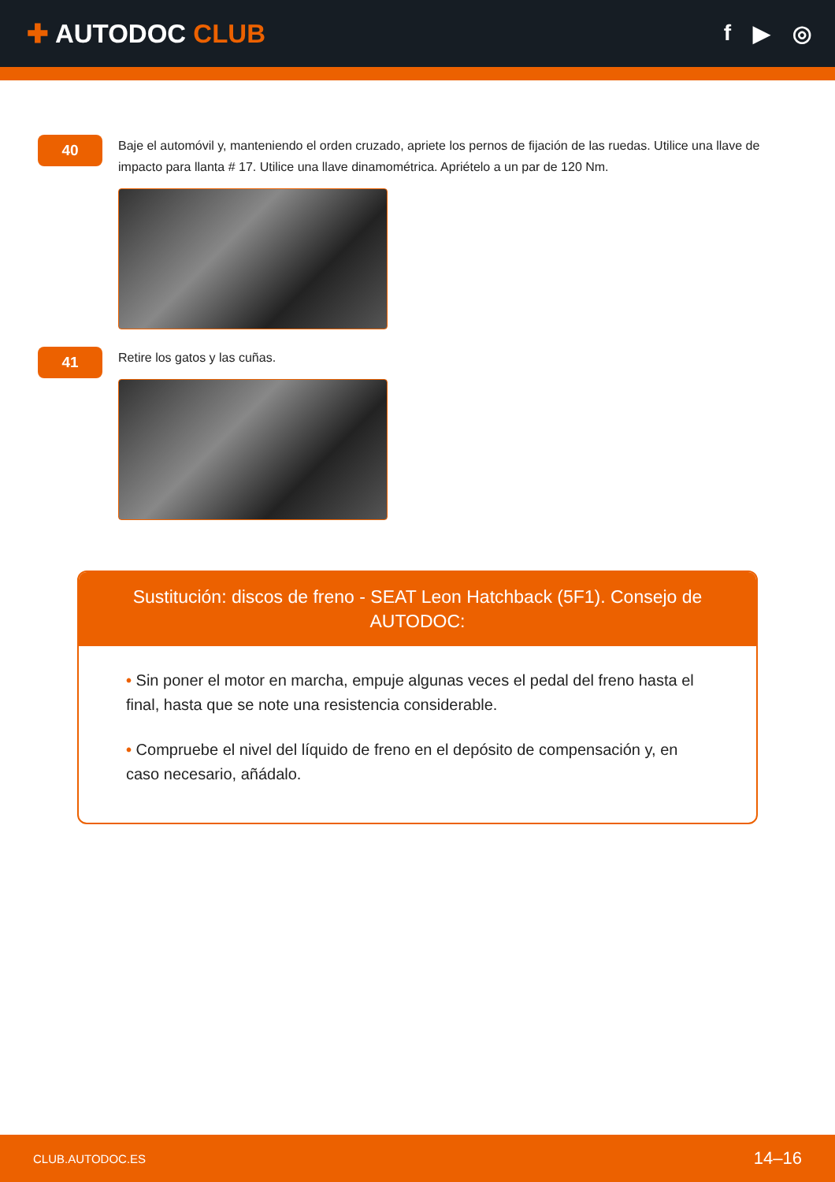✚ AUTODOC CLUB
f ▶ ◎
40
Baje el automóvil y, manteniendo el orden cruzado, apriete los pernos de fijación de las ruedas. Utilice una llave de impacto para llanta # 17. Utilice una llave dinamométrica. Apriételo a un par de 120 Nm.
41
Retire los gatos y las cuñas.
Sustitución: discos de freno - SEAT Leon Hatchback (5F1). Consejo de AUTODOC:
• Sin poner el motor en marcha, empuje algunas veces el pedal del freno hasta el final, hasta que se note una resistencia considerable.
• Compruebe el nivel del líquido de freno en el depósito de compensación y, en caso necesario, añádalo.
CLUB.AUTODOC.ES 14–16